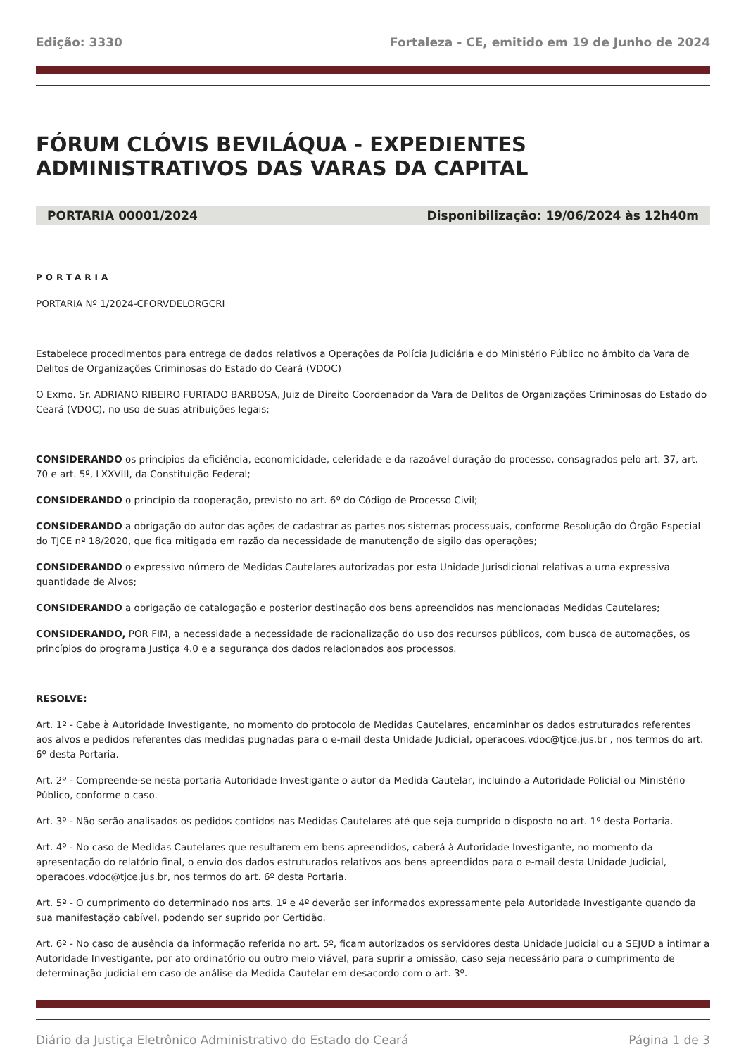Edição: 3330 Fortaleza - CE, emitido em 19 de Junho de 2024
FÓRUM CLÓVIS BEVILÁQUA - EXPEDIENTES ADMINISTRATIVOS DAS VARAS DA CAPITAL
PORTARIA 00001/2024 Disponibilização: 19/06/2024 às 12h40m
PORTARIA
PORTARIA Nº 1/2024-CFORVDELORGCRI
Estabelece procedimentos para entrega de dados relativos a Operações da Polícia Judiciária e do Ministério Público no âmbito da Vara de Delitos de Organizações Criminosas do Estado do Ceará (VDOC)
O Exmo. Sr. ADRIANO RIBEIRO FURTADO BARBOSA, Juiz de Direito Coordenador da Vara de Delitos de Organizações Criminosas do Estado do Ceará (VDOC), no uso de suas atribuições legais;
CONSIDERANDO os princípios da eficiência, economicidade, celeridade e da razoável duração do processo, consagrados pelo art. 37, art. 70 e art. 5º, LXXVIII, da Constituição Federal;
CONSIDERANDO o princípio da cooperação, previsto no art. 6º do Código de Processo Civil;
CONSIDERANDO a obrigação do autor das ações de cadastrar as partes nos sistemas processuais, conforme Resolução do Órgão Especial do TJCE nº 18/2020, que fica mitigada em razão da necessidade de manutenção de sigilo das operações;
CONSIDERANDO o expressivo número de Medidas Cautelares autorizadas por esta Unidade Jurisdicional relativas a uma expressiva quantidade de Alvos;
CONSIDERANDO a obrigação de catalogação e posterior destinação dos bens apreendidos nas mencionadas Medidas Cautelares;
CONSIDERANDO, POR FIM, a necessidade a necessidade de racionalização do uso dos recursos públicos, com busca de automações, os princípios do programa Justiça 4.0 e a segurança dos dados relacionados aos processos.
RESOLVE:
Art. 1º - Cabe à Autoridade Investigante, no momento do protocolo de Medidas Cautelares, encaminhar os dados estruturados referentes aos alvos e pedidos referentes das medidas pugnadas para o e-mail desta Unidade Judicial, operacoes.vdoc@tjce.jus.br , nos termos do art. 6º desta Portaria.
Art. 2º - Compreende-se nesta portaria Autoridade Investigante o autor da Medida Cautelar, incluindo a Autoridade Policial ou Ministério Público, conforme o caso.
Art. 3º - Não serão analisados os pedidos contidos nas Medidas Cautelares até que seja cumprido o disposto no art. 1º desta Portaria.
Art. 4º - No caso de Medidas Cautelares que resultarem em bens apreendidos, caberá à Autoridade Investigante, no momento da apresentação do relatório final, o envio dos dados estruturados relativos aos bens apreendidos para o e-mail desta Unidade Judicial, operacoes.vdoc@tjce.jus.br, nos termos do art. 6º desta Portaria.
Art. 5º - O cumprimento do determinado nos arts. 1º e 4º deverão ser informados expressamente pela Autoridade Investigante quando da sua manifestação cabível, podendo ser suprido por Certidão.
Art. 6º - No caso de ausência da informação referida no art. 5º, ficam autorizados os servidores desta Unidade Judicial ou a SEJUD a intimar a Autoridade Investigante, por ato ordinatório ou outro meio viável, para suprir a omissão, caso seja necessário para o cumprimento de determinação judicial em caso de análise da Medida Cautelar em desacordo com o art. 3º.
Diário da Justiça Eletrônico Administrativo do Estado do Ceará Página 1 de 3